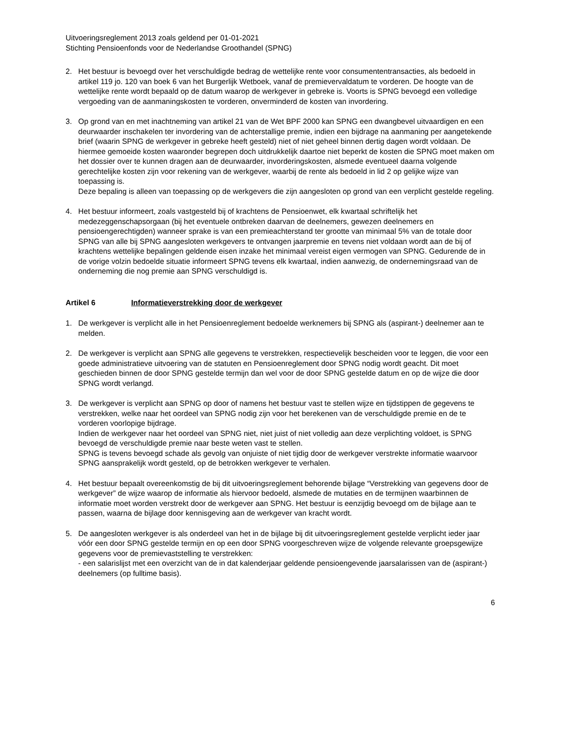Uitvoeringsreglement 2013 zoals geldend per 01-01-2021
Stichting Pensioenfonds voor de Nederlandse Groothandel (SPNG)
2. Het bestuur is bevoegd over het verschuldigde bedrag de wettelijke rente voor consumententransacties, als bedoeld in artikel 119 jo. 120 van boek 6 van het Burgerlijk Wetboek, vanaf de premievervaldatum te vorderen. De hoogte van de wettelijke rente wordt bepaald op de datum waarop de werkgever in gebreke is. Voorts is SPNG bevoegd een volledige vergoeding van de aanmaningskosten te vorderen, onverminderd de kosten van invordering.
3. Op grond van en met inachtneming van artikel 21 van de Wet BPF 2000 kan SPNG een dwangbevel uitvaardigen en een deurwaarder inschakelen ter invordering van de achterstallige premie, indien een bijdrage na aanmaning per aangetekende brief (waarin SPNG de werkgever in gebreke heeft gesteld) niet of niet geheel binnen dertig dagen wordt voldaan. De hiermee gemoeide kosten waaronder begrepen doch uitdrukkelijk daartoe niet beperkt de kosten die SPNG moet maken om het dossier over te kunnen dragen aan de deurwaarder, invorderingskosten, alsmede eventueel daarna volgende gerechtelijke kosten zijn voor rekening van de werkgever, waarbij de rente als bedoeld in lid 2 op gelijke wijze van toepassing is.
Deze bepaling is alleen van toepassing op de werkgevers die zijn aangesloten op grond van een verplicht gestelde regeling.
4. Het bestuur informeert, zoals vastgesteld bij of krachtens de Pensioenwet, elk kwartaal schriftelijk het medezeggenschapsorgaan (bij het eventuele ontbreken daarvan de deelnemers, gewezen deelnemers en pensioengerechtigden) wanneer sprake is van een premieachterstand ter grootte van minimaal 5% van de totale door SPNG van alle bij SPNG aangesloten werkgevers te ontvangen jaarpremie en tevens niet voldaan wordt aan de bij of krachtens wettelijke bepalingen geldende eisen inzake het minimaal vereist eigen vermogen van SPNG. Gedurende de in de vorige volzin bedoelde situatie informeert SPNG tevens elk kwartaal, indien aanwezig, de ondernemingsraad van de onderneming die nog premie aan SPNG verschuldigd is.
Artikel 6 Informatieverstrekking door de werkgever
1. De werkgever is verplicht alle in het Pensioenreglement bedoelde werknemers bij SPNG als (aspirant-) deelnemer aan te melden.
2. De werkgever is verplicht aan SPNG alle gegevens te verstrekken, respectievelijk bescheiden voor te leggen, die voor een goede administratieve uitvoering van de statuten en Pensioenreglement door SPNG nodig wordt geacht. Dit moet geschieden binnen de door SPNG gestelde termijn dan wel voor de door SPNG gestelde datum en op de wijze die door SPNG wordt verlangd.
3. De werkgever is verplicht aan SPNG op door of namens het bestuur vast te stellen wijze en tijdstippen de gegevens te verstrekken, welke naar het oordeel van SPNG nodig zijn voor het berekenen van de verschuldigde premie en de te vorderen voorlopige bijdrage.
Indien de werkgever naar het oordeel van SPNG niet, niet juist of niet volledig aan deze verplichting voldoet, is SPNG bevoegd de verschuldigde premie naar beste weten vast te stellen.
SPNG is tevens bevoegd schade als gevolg van onjuiste of niet tijdig door de werkgever verstrekte informatie waarvoor SPNG aansprakelijk wordt gesteld, op de betrokken werkgever te verhalen.
4. Het bestuur bepaalt overeenkomstig de bij dit uitvoeringsreglement behorende bijlage “Verstrekking van gegevens door de werkgever” de wijze waarop de informatie als hiervoor bedoeld, alsmede de mutaties en de termijnen waarbinnen de informatie moet worden verstrekt door de werkgever aan SPNG. Het bestuur is eenzijdig bevoegd om de bijlage aan te passen, waarna de bijlage door kennisgeving aan de werkgever van kracht wordt.
5. De aangesloten werkgever is als onderdeel van het in de bijlage bij dit uitvoeringsreglement gestelde verplicht ieder jaar vóór een door SPNG gestelde termijn en op een door SPNG voorgeschreven wijze de volgende relevante groepsgewijze gegevens voor de premievaststelling te verstrekken:
- een salarislijst met een overzicht van de in dat kalenderjaar geldende pensioengevende jaarsalarissen van de (aspirant-) deelnemers (op fulltime basis).
6